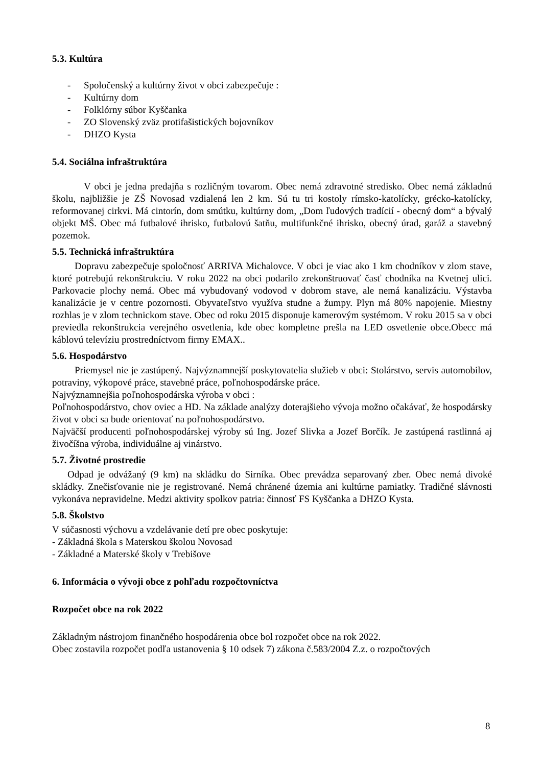5.3. Kultúra
- Spoločenský a kultúrny život v obci zabezpečuje :
- Kultúrny dom
- Folklórny súbor Kyščanka
- ZO Slovenský zväz protifašistických bojovníkov
- DHZO Kysta
5.4. Sociálna infraštruktúra
V obci je jedna predajňa s rozličným tovarom. Obec nemá zdravotné stredisko. Obec nemá základnú školu, najbližšie je ZŠ Novosad vzdialená len 2 km. Sú tu tri kostoly rímsko-katolícky, grécko-katolícky, reformovanej cirkvi. Má cintorín, dom smútku, kultúrny dom, „Dom ľudových tradícií - obecný dom“ a bývalý objekt MŠ. Obec má futbalové ihrisko, futbalovú šatňu, multifunkčné ihrisko, obecný úrad, garáž a stavebný pozemok.
5.5. Technická infraštruktúra
Dopravu zabezpečuje spoločnosť ARRIVA Michalovce. V obci je viac ako 1 km chodníkov v zlom stave, ktoré potrebujú rekonštrukciu. V roku 2022 na obci podarilo zrekonštruovať časť chodníka na Kvetnej ulici. Parkovacie plochy nemá. Obec má vybudovaný vodovod v dobrom stave, ale nemá kanalizáciu. Výstavba kanalizácie je v centre pozornosti. Obyvateľstvo využíva studne a žumpy. Plyn má 80% napojenie. Miestny rozhlas je v zlom technickom stave. Obec od roku 2015 disponuje kamerovým systémom. V roku 2015 sa v obci previedla rekonštrukcia verejného osvetlenia, kde obec kompletne prešla na LED osvetlenie obce.Obecc má káblovú televíziu prostredníctvom firmy EMAX..
5.6. Hospodárstvo
Priemysel nie je zastúpený. Najvýznamnejší poskytovatelia služieb v obci: Stolárstvo, servis automobilov, potraviny, výkopové práce, stavebné práce, poľnohospodárske práce.
Najvýznamnejšia poľnohospodárska výroba v obci :
Poľnohospodárstvo, chov oviec a HD. Na základe analýzy doterajšieho vývoja možno očakávať, že hospodársky život v obci sa bude orientovať na poľnohospodárstvo.
Najväčší producenti poľnohospodárskej výroby sú Ing. Jozef Slivka a Jozef Borčík. Je zastúpená rastlinná aj živočíšna výroba, individuálne aj vinárstvo.
5.7. Životné prostredie
Odpad je odvážaný (9 km) na skládku do Sirníka. Obec prevádza separovaný zber. Obec nemá divoké skládky. Znečisťovanie nie je registrované. Nemá chránené územia ani kultúrne pamiatky. Tradičné slávnosti vykonáva nepravidelne. Medzi aktivity spolkov patria: činnosť FS Kyščanka a DHZO Kysta.
5.8. Školstvo
V súčasnosti výchovu a vzdelávanie detí pre obec poskytuje:
- Základná škola s Materskou školou Novosad
- Základné a Materské školy v Trebišove
6. Informácia o vývoji obce z pohľadu rozpočtovníctva
Rozpočet obce na rok 2022
Základným nástrojom finančného hospodárenia obce bol rozpočet obce na rok 2022.
Obec zostavila rozpočet podľa ustanovenia § 10 odsek 7) zákona č.583/2004 Z.z. o rozpočtových
8